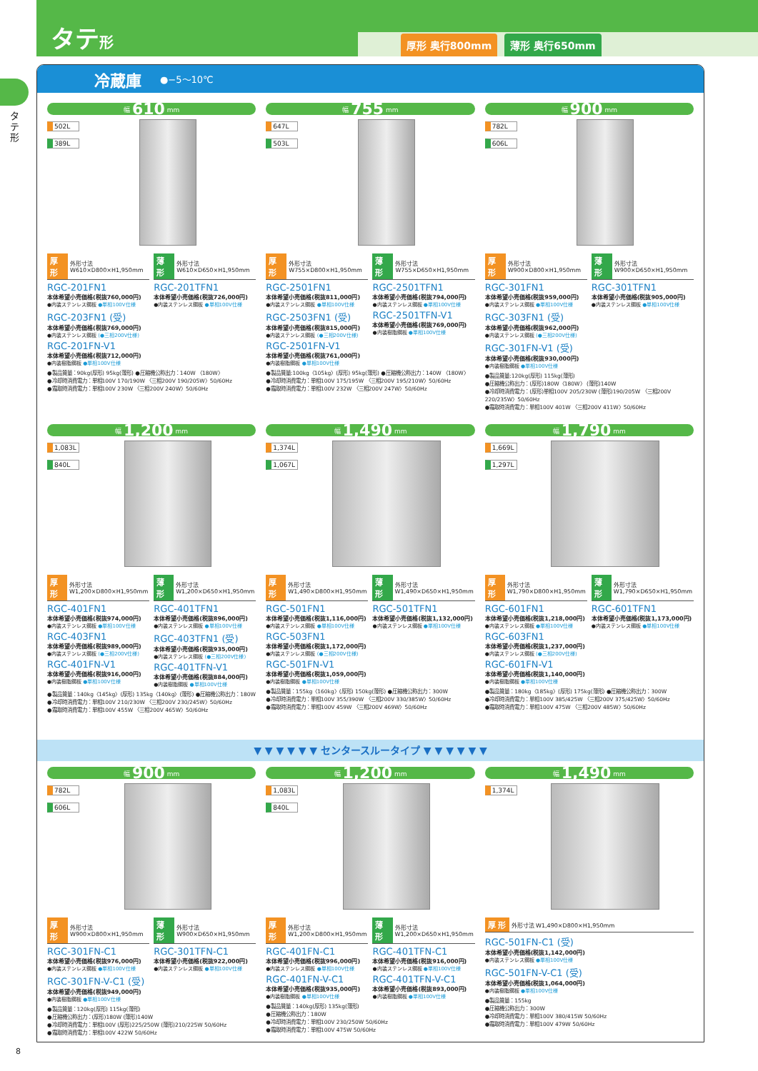タテ形
厚形 奥行800mm 薄形 奥行650mm
タテ形
冷蔵庫 ●−5〜10℃
幅 610 mm
502L
389L
厚 形 外形寸法 W610×D800×H1,950mm
RGC-201FN1
本体希望小売価格(税抜760,000円)
●内装ステンレス鋼板 ●単相100V仕様
RGC-203FN1 (受)
本体希望小売価格(税抜769,000円)
●内装ステンレス鋼板 (●三相200V仕様)
RGC-201FN-V1
本体希望小売価格(税抜712,000円)
●内装樹脂鋼板 ●単相100V仕様
薄 形 外形寸法 W610×D650×H1,950mm
RGC-201TFN1
本体希望小売価格(税抜726,000円)
●内装ステンレス鋼板 ●単相100V仕様
●製品質量：90kg(厚形) 95kg(薄形) ●圧縮機公称出力：140W 〈180W〉
●冷却時消費電力：単相100V 170/190W 〈三相200V 190/205W〉50/60Hz
●霜取時消費電力：単相100V 230W 〈三相200V 240W〉50/60Hz
幅 755 mm
647L
503L
厚 形 外形寸法 W755×D800×H1,950mm
RGC-2501FN1
本体希望小売価格(税抜811,000円)
●内装ステンレス鋼板 ●単相100V仕様
RGC-2503FN1 (受)
本体希望小売価格(税抜815,000円)
●内装ステンレス鋼板 (●三相200V仕様)
RGC-2501FN-V1
本体希望小売価格(税抜761,000円)
●内装樹脂鋼板 ●単相100V仕様
薄 形 外形寸法 W755×D650×H1,950mm
RGC-2501TFN1
本体希望小売価格(税抜794,000円)
●内装ステンレス鋼板 ●単相100V仕様
RGC-2501TFN-V1
本体希望小売価格(税抜769,000円)
●内装樹脂鋼板 ●単相100V仕様
●製品質量:100kg〈105kg〉(厚形) 95kg(薄形) ●圧縮機公称出力：140W 〈180W〉
●冷却時消費電力：単相100V 175/195W 〈三相200V 195/210W〉50/60Hz
●霜取時消費電力：単相100V 232W 〈三相200V 247W〉50/60Hz
幅 900 mm
782L
606L
厚 形 外形寸法 W900×D800×H1,950mm
RGC-301FN1
本体希望小売価格(税抜959,000円)
●内装ステンレス鋼板 ●単相100V仕様
RGC-303FN1 (受)
本体希望小売価格(税抜962,000円)
●内装ステンレス鋼板 (●三相200V仕様)
RGC-301FN-V1 (受)
本体希望小売価格(税抜930,000円)
●内装樹脂鋼板 ●単相100V仕様
薄 形 外形寸法 W900×D650×H1,950mm
RGC-301TFN1
本体希望小売価格(税抜905,000円)
●内装ステンレス鋼板 ●単相100V仕様
●製品質量:120kg(厚形) 115kg(薄形)
●圧縮機公称出力：(厚形)180W〈180W〉 (薄形)140W
●冷却時消費電力：(厚形)単相100V 205/230W (薄形)190/205W 〈三相200V 220/235W〉50/60Hz
●霜取時消費電力：単相100V 401W 〈三相200V 411W〉50/60Hz
幅 1,200 mm
1,083L
840L
厚 形 外形寸法 W1,200×D800×H1,950mm
RGC-401FN1
本体希望小売価格(税抜974,000円)
●内装ステンレス鋼板 ●単相100V仕様
RGC-403FN1
本体希望小売価格(税抜989,000円)
●内装ステンレス鋼板 (●三相200V仕様)
RGC-401FN-V1
本体希望小売価格(税抜916,000円)
●内装樹脂鋼板 ●単相100V仕様
薄 形 外形寸法 W1,200×D650×H1,950mm
RGC-401TFN1
本体希望小売価格(税抜896,000円)
●内装ステンレス鋼板 ●単相100V仕様
RGC-403TFN1 (受)
本体希望小売価格(税抜935,000円)
●内装ステンレス鋼板 (●三相200V仕様)
RGC-401TFN-V1
本体希望小売価格(税抜884,000円)
●内装樹脂鋼板 ●単相100V仕様
●製品質量：140kg〈145kg〉(厚形) 135kg〈140kg〉(薄形) ●圧縮機公称出力：180W
●冷却時消費電力：単相100V 210/230W 〈三相200V 230/245W〉50/60Hz
●霜取時消費電力：単相100V 455W 〈三相200V 465W〉50/60Hz
幅 1,490 mm
1,374L
1,067L
厚 形 外形寸法 W1,490×D800×H1,950mm
RGC-501FN1
本体希望小売価格(税抜1,116,000円)
●内装ステンレス鋼板 ●単相100V仕様
RGC-503FN1
本体希望小売価格(税抜1,172,000円)
●内装ステンレス鋼板 (●三相200V仕様)
RGC-501FN-V1
本体希望小売価格(税抜1,059,000円)
●内装樹脂鋼板 ●単相100V仕様
薄 形 外形寸法 W1,490×D650×H1,950mm
RGC-501TFN1
本体希望小売価格(税抜1,132,000円)
●内装ステンレス鋼板 ●単相100V仕様
●製品質量：155kg〈160kg〉(厚形) 150kg(薄形) ●圧縮機公称出力：300W
●冷却時消費電力：単相100V 355/390W 〈三相200V 330/385W〉50/60Hz
●霜取時消費電力：単相100V 459W 〈三相200V 469W〉50/60Hz
幅 1,790 mm
1,669L
1,297L
厚 形 外形寸法 W1,790×D800×H1,950mm
RGC-601FN1
本体希望小売価格(税抜1,218,000円)
●内装ステンレス鋼板 ●単相100V仕様
RGC-603FN1
本体希望小売価格(税抜1,237,000円)
●内装ステンレス鋼板 (●三相200V仕様)
RGC-601FN-V1
本体希望小売価格(税抜1,140,000円)
●内装樹脂鋼板 ●単相100V仕様
薄 形 外形寸法 W1,790×D650×H1,950mm
RGC-601TFN1
本体希望小売価格(税抜1,173,000円)
●内装ステンレス鋼板 ●単相100V仕様
●製品質量：180kg〈185kg〉(厚形) 175kg(薄形) ●圧縮機公称出力：300W
●冷却時消費電力：単相100V 385/425W 〈三相200V 375/425W〉50/60Hz
●霜取時消費電力：単相100V 475W 〈三相200V 485W〉50/60Hz
▼ ▼ ▼ ▼ ▼ ▼ センタースルータイプ ▼ ▼ ▼ ▼ ▼ ▼
幅 900 mm
782L
606L
厚 形 外形寸法 W900×D800×H1,950mm
RGC-301FN-C1
本体希望小売価格(税抜976,000円)
●内装ステンレス鋼板 ●単相100V仕様
RGC-301FN-V-C1 (受)
本体希望小売価格(税抜949,000円)
●内装樹脂鋼板 ●単相100V仕様
薄 形 外形寸法 W900×D650×H1,950mm
RGC-301TFN-C1
本体希望小売価格(税抜922,000円)
●内装ステンレス鋼板 ●単相100V仕様
●製品質量：120kg(厚形) 115kg(薄形)
●圧縮機公称出力：(厚形)180W (薄形)140W
●冷却時消費電力：単相100V (厚形)225/250W (薄形)210/225W 50/60Hz
●霜取時消費電力：単相100V 422W 50/60Hz
幅 1,200 mm
1,083L
840L
厚 形 外形寸法 W1,200×D800×H1,950mm
RGC-401FN-C1
本体希望小売価格(税抜996,000円)
●内装ステンレス鋼板 ●単相100V仕様
RGC-401FN-V-C1
本体希望小売価格(税抜935,000円)
●内装樹脂鋼板 ●単相100V仕様
薄 形 外形寸法 W1,200×D650×H1,950mm
RGC-401TFN-C1
本体希望小売価格(税抜916,000円)
●内装ステンレス鋼板 ●単相100V仕様
RGC-401TFN-V-C1
本体希望小売価格(税抜893,000円)
●内装樹脂鋼板 ●単相100V仕様
●製品質量：140kg(厚形) 135kg(薄形)
●圧縮機公称出力：180W
●冷却時消費電力：単相100V 230/250W 50/60Hz
●霜取時消費電力：単相100V 475W 50/60Hz
幅 1,490 mm
1,374L
厚 形 外形寸法 W1,490×D800×H1,950mm
RGC-501FN-C1 (受)
本体希望小売価格(税抜1,142,000円)
●内装ステンレス鋼板 ●単相100V仕様
RGC-501FN-V-C1 (受)
本体希望小売価格(税抜1,064,000円)
●内装樹脂鋼板 ●単相100V仕様
●製品質量：155kg
●圧縮機公称出力：300W
●冷却時消費電力：単相100V 380/415W 50/60Hz
●霜取時消費電力：単相100V 479W 50/60Hz
8